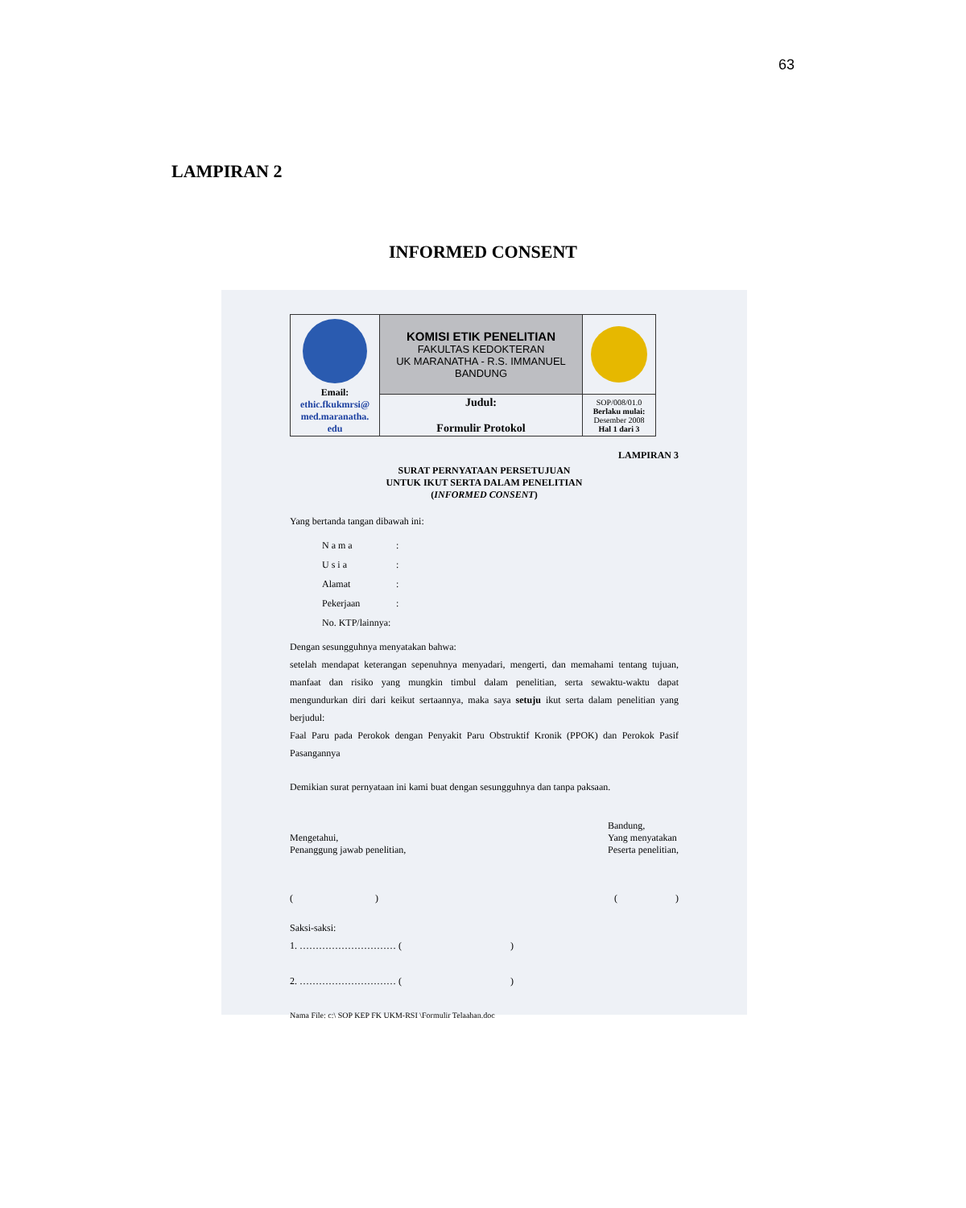63
LAMPIRAN 2
INFORMED CONSENT
| Email: ethic.fkukmrsi@ med.maranatha. edu | KOMISI ETIK PENELITIAN FAKULTAS KEDOKTERAN UK MARANATHA - R.S. IMMANUEL BANDUNG | |
| | Judul: Formulir Protokol | SOP/008/01.0 Berlaku mulai: Desember 2008 Hal 1 dari 3 |
LAMPIRAN 3
SURAT PERNYATAAN PERSETUJUAN
UNTUK IKUT SERTA DALAM PENELITIAN
(INFORMED CONSENT)
Yang bertanda tangan dibawah ini:
| N a m a | : |
| U s i a | : |
| Alamat | : |
| Pekerjaan | : |
| No. KTP/lainnya: | |
Dengan sesungguhnya menyatakan bahwa:
setelah mendapat keterangan sepenuhnya menyadari, mengerti, dan memahami tentang tujuan, manfaat dan risiko yang mungkin timbul dalam penelitian, serta sewaktu-waktu dapat mengundurkan diri dari keikut sertaannya, maka saya setuju ikut serta dalam penelitian yang berjudul:
Faal Paru pada Perokok dengan Penyakit Paru Obstruktif Kronik (PPOK) dan Perokok Pasif Pasangannya
Demikian surat pernyataan ini kami buat dengan sesungguhnya dan tanpa paksaan.
Mengetahui,
Penanggung jawab penelitian,
Bandung,
Yang menyatakan
Peserta penelitian,
( )
( )
Saksi-saksi:
1. ………………………… ( )
2. ………………………… ( )
Nama File: c:\ SOP KEP FK UKM-RSI \Formulir Telaahan.doc